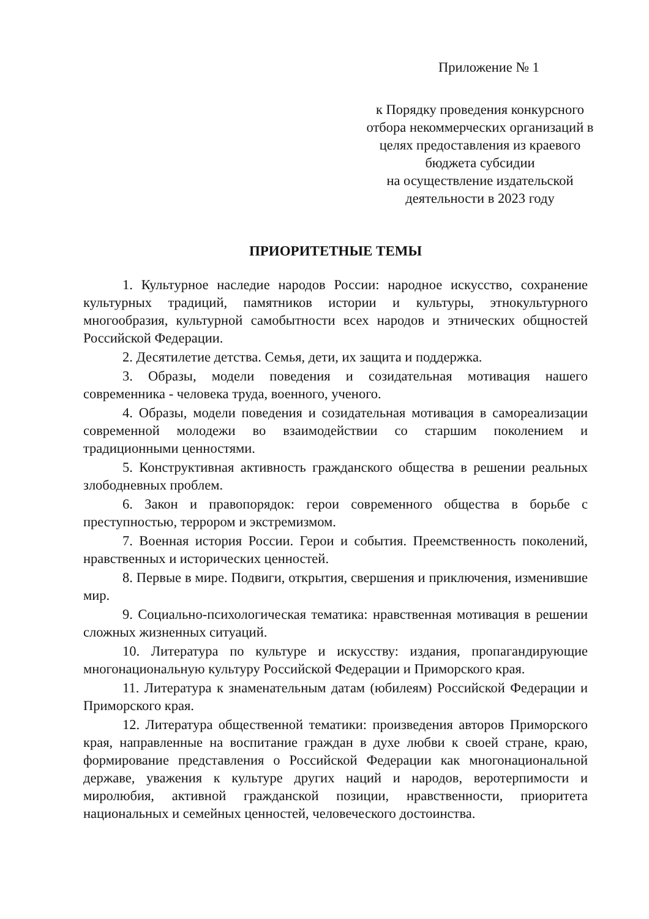Приложение № 1
к Порядку проведения конкурсного отбора некоммерческих организаций в целях предоставления из краевого бюджета субсидии
на осуществление издательской деятельности в 2023 году
ПРИОРИТЕТНЫЕ ТЕМЫ
1. Культурное наследие народов России: народное искусство, сохранение культурных традиций, памятников истории и культуры, этнокультурного многообразия, культурной самобытности всех народов и этнических общностей Российской Федерации.
2. Десятилетие детства. Семья, дети, их защита и поддержка.
3. Образы, модели поведения и созидательная мотивация нашего современника - человека труда, военного, ученого.
4. Образы, модели поведения и созидательная мотивация в самореализации современной молодежи во взаимодействии со старшим поколением и традиционными ценностями.
5. Конструктивная активность гражданского общества в решении реальных злободневных проблем.
6. Закон и правопорядок: герои современного общества в борьбе с преступностью, террором и экстремизмом.
7. Военная история России. Герои и события. Преемственность поколений, нравственных и исторических ценностей.
8. Первые в мире. Подвиги, открытия, свершения и приключения, изменившие мир.
9. Социально-психологическая тематика: нравственная мотивация в решении сложных жизненных ситуаций.
10. Литература по культуре и искусству: издания, пропагандирующие многонациональную культуру Российской Федерации и Приморского края.
11. Литература к знаменательным датам (юбилеям) Российской Федерации и Приморского края.
12. Литература общественной тематики: произведения авторов Приморского края, направленные на воспитание граждан в духе любви к своей стране, краю, формирование представления о Российской Федерации как многонациональной державе, уважения к культуре других наций и народов, веротерпимости и миролюбия, активной гражданской позиции, нравственности, приоритета национальных и семейных ценностей, человеческого достоинства.